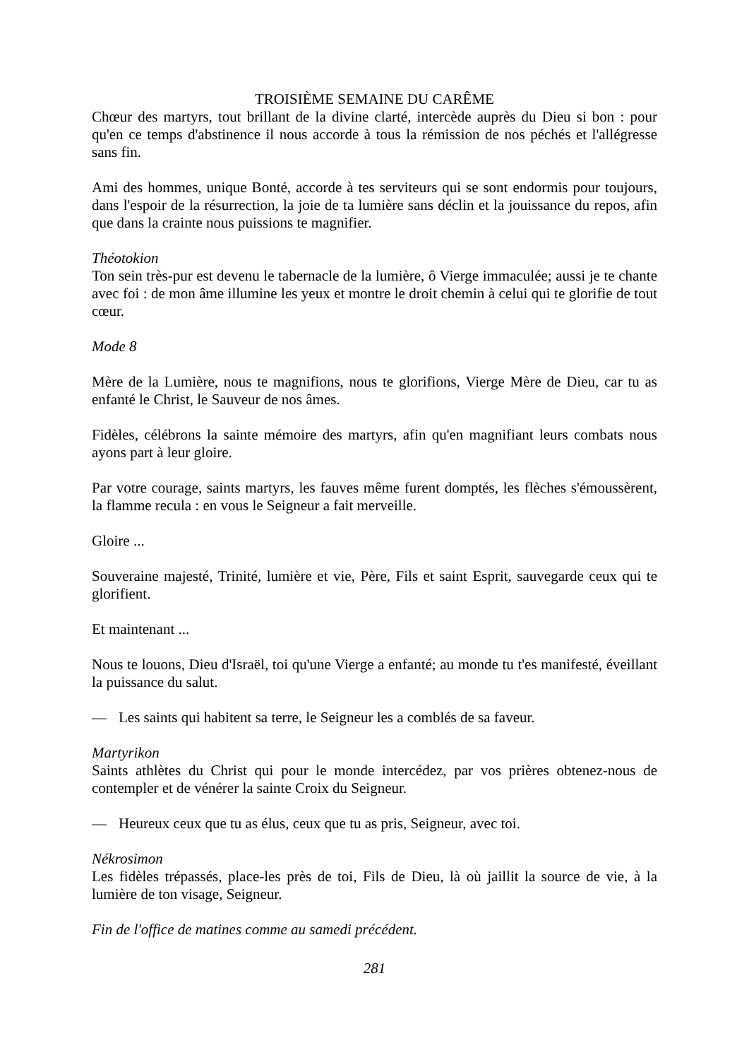TROISIÈME SEMAINE DU CARÊME
Chœur des martyrs, tout brillant de la divine clarté, intercède auprès du Dieu si bon : pour qu'en ce temps d'abstinence il nous accorde à tous la rémission de nos péchés et l'allégresse sans fin.
Ami des hommes, unique Bonté, accorde à tes serviteurs qui se sont endormis pour toujours, dans l'espoir de la résurrection, la joie de ta lumière sans déclin et la jouissance du repos, afin que dans la crainte nous puissions te magnifier.
Théotokion
Ton sein très-pur est devenu le tabernacle de la lumière, ô Vierge immaculée; aussi je te chante avec foi : de mon âme illumine les yeux et montre le droit chemin à celui qui te glorifie de tout cœur.
Mode 8
Mère de la Lumière, nous te magnifions, nous te glorifions, Vierge Mère de Dieu, car tu as enfanté le Christ, le Sauveur de nos âmes.
Fidèles, célébrons la sainte mémoire des martyrs, afin qu'en magnifiant leurs combats nous ayons part à leur gloire.
Par votre courage, saints martyrs, les fauves même furent domptés, les flèches s'émoussèrent, la flamme recula : en vous le Seigneur a fait merveille.
Gloire ...
Souveraine majesté, Trinité, lumière et vie, Père, Fils et saint Esprit, sauvegarde ceux qui te glorifient.
Et maintenant ...
Nous te louons, Dieu d'Israël, toi qu'une Vierge a enfanté; au monde tu t'es manifesté, éveillant la puissance du salut.
— Les saints qui habitent sa terre, le Seigneur les a comblés de sa faveur.
Martyrikon
Saints athlètes du Christ qui pour le monde intercédez, par vos prières obtenez-nous de contempler et de vénérer la sainte Croix du Seigneur.
— Heureux ceux que tu as élus, ceux que tu as pris, Seigneur, avec toi.
Nékrosimon
Les fidèles trépassés, place-les près de toi, Fils de Dieu, là où jaillit la source de vie, à la lumière de ton visage, Seigneur.
Fin de l'office de matines comme au samedi précédent.
281